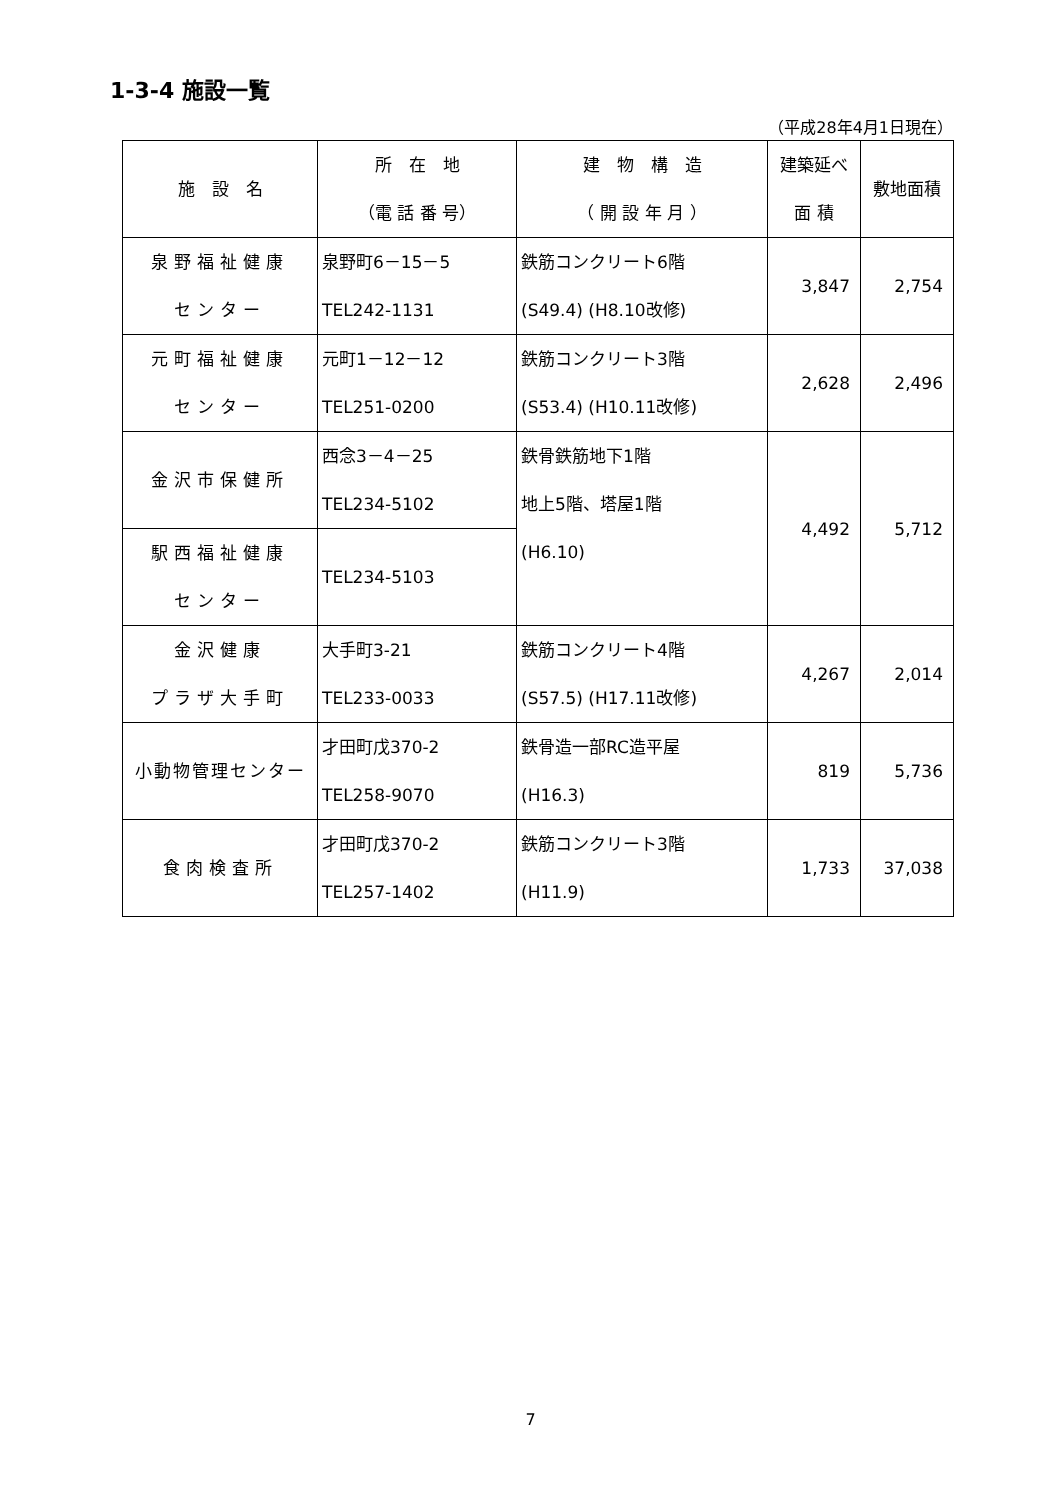1-3-4 施設一覧
（平成28年4月1日現在）
| 施 設 名 | 所 在 地 （電 話 番 号） | 建 物 構 造 （ 開 設 年 月 ） | 建築延べ 面 積 | 敷地面積 |
| --- | --- | --- | --- | --- |
| 泉野福祉健康 センター | 泉野町6－15－5 TEL242-1131 | 鉄筋コンクリート6階 (S49.4) (H8.10改修) | 3,847 | 2,754 |
| 元町福祉健康 センター | 元町1－12－12 TEL251-0200 | 鉄筋コンクリート3階 (S53.4) (H10.11改修) | 2,628 | 2,496 |
| 金沢市保健所 | 西念3－4－25 TEL234-5102 | 鉄骨鉄筋地下1階 地上5階、塔屋1階 (H6.10) | 4,492 | 5,712 |
| 駅西福祉健康 センター | TEL234-5103 | | | |
| 金沢健康 プラザ大手町 | 大手町3-21 TEL233-0033 | 鉄筋コンクリート4階 (S57.5) (H17.11改修) | 4,267 | 2,014 |
| 小動物管理センター | 才田町戊370-2 TEL258-9070 | 鉄骨造一部RC造平屋 (H16.3) | 819 | 5,736 |
| 食肉検査所 | 才田町戊370-2 TEL257-1402 | 鉄筋コンクリート3階 (H11.9) | 1,733 | 37,038 |
7